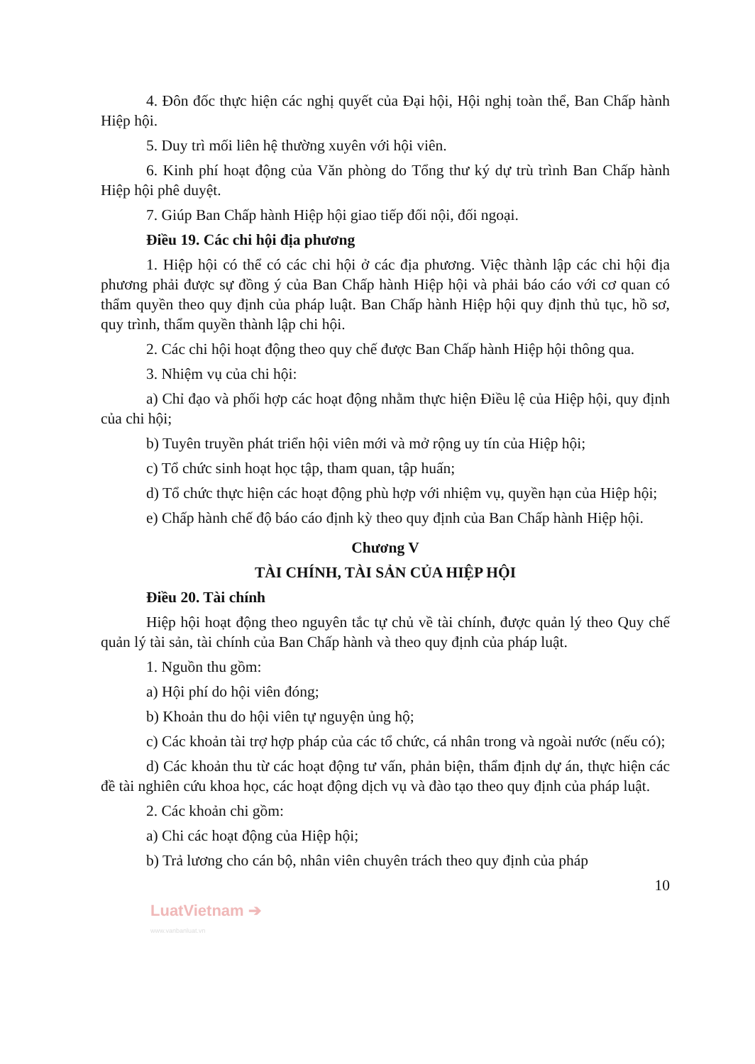4. Đôn đốc thực hiện các nghị quyết của Đại hội, Hội nghị toàn thể, Ban Chấp hành Hiệp hội.
5. Duy trì mối liên hệ thường xuyên với hội viên.
6. Kinh phí hoạt động của Văn phòng do Tổng thư ký dự trù trình Ban Chấp hành Hiệp hội phê duyệt.
7. Giúp Ban Chấp hành Hiệp hội giao tiếp đối nội, đối ngoại.
Điều 19. Các chi hội địa phương
1. Hiệp hội có thể có các chi hội ở các địa phương. Việc thành lập các chi hội địa phương phải được sự đồng ý của Ban Chấp hành Hiệp hội và phải báo cáo với cơ quan có thẩm quyền theo quy định của pháp luật. Ban Chấp hành Hiệp hội quy định thủ tục, hồ sơ, quy trình, thẩm quyền thành lập chi hội.
2. Các chi hội hoạt động theo quy chế được Ban Chấp hành Hiệp hội thông qua.
3. Nhiệm vụ của chi hội:
a) Chỉ đạo và phối hợp các hoạt động nhằm thực hiện Điều lệ của Hiệp hội, quy định của chi hội;
b) Tuyên truyền phát triển hội viên mới và mở rộng uy tín của Hiệp hội;
c) Tổ chức sinh hoạt học tập, tham quan, tập huấn;
d) Tổ chức thực hiện các hoạt động phù hợp với nhiệm vụ, quyền hạn của Hiệp hội;
e) Chấp hành chế độ báo cáo định kỳ theo quy định của Ban Chấp hành Hiệp hội.
Chương V
TÀI CHÍNH, TÀI SẢN CỦA HIỆP HỘI
Điều 20. Tài chính
Hiệp hội hoạt động theo nguyên tắc tự chủ về tài chính, được quản lý theo Quy chế quản lý tài sản, tài chính của Ban Chấp hành và theo quy định của pháp luật.
1. Nguồn thu gồm:
a) Hội phí do hội viên đóng;
b) Khoản thu do hội viên tự nguyện ủng hộ;
c) Các khoản tài trợ hợp pháp của các tổ chức, cá nhân trong và ngoài nước (nếu có);
d) Các khoản thu từ các hoạt động tư vấn, phản biện, thẩm định dự án, thực hiện các đề tài nghiên cứu khoa học, các hoạt động dịch vụ và đào tạo theo quy định của pháp luật.
2. Các khoản chi gồm:
a) Chi các hoạt động của Hiệp hội;
b) Trả lương cho cán bộ, nhân viên chuyên trách theo quy định của pháp
10
LuatVietnam ➔
www.vanbanluat.vn